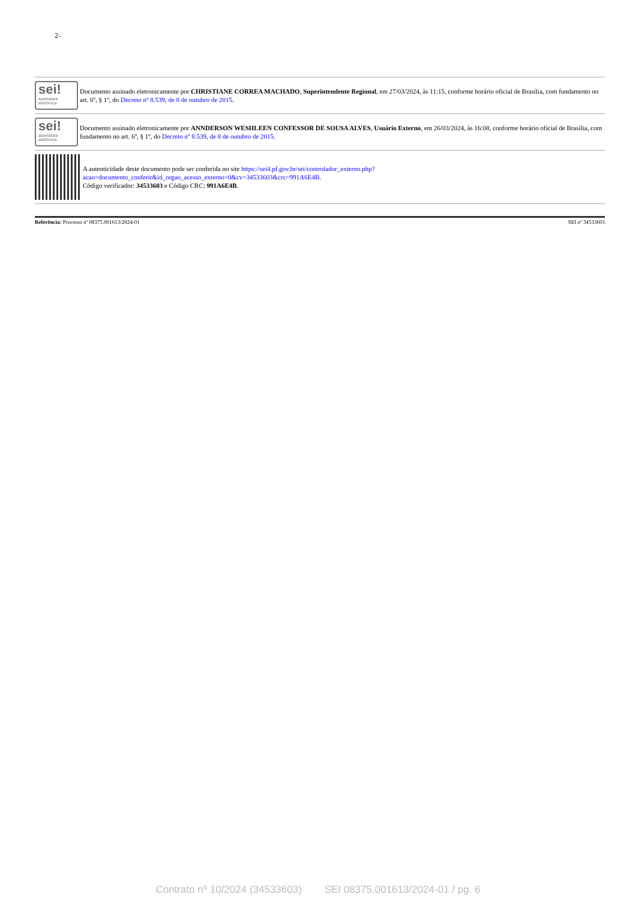2-
sei!
assinatura eletrônica
Documento assinado eletronicamente por CHRISTIANE CORREA MACHADO, Superintendente Regional, em 27/03/2024, às 11:15, conforme horário oficial de Brasília, com fundamento no art. 6º, § 1º, do Decreto nº 8.539, de 8 de outubro de 2015.
sei!
assinatura eletrônica
Documento assinado eletronicamente por ANNDERSON WESHLEEN CONFESSOR DE SOUSA ALVES, Usuário Externo, em 26/03/2024, às 16:08, conforme horário oficial de Brasília, com fundamento no art. 6º, § 1º, do Decreto nº 8.539, de 8 de outubro de 2015.
A autenticidade deste documento pode ser conferida no site https://sei4.pf.gov.br/sei/controlador_externo.php?acao=documento_conferir&id_orgao_acesso_externo=0&cv=34533603&crc=991A6E4B.
Código verificador: 34533603 e Código CRC: 991A6E4B.
Referência: Processo nº 08375.001613/2024-01 SEI nº 34533603
Contrato nº 10/2024 (34533603) SEI 08375.001613/2024-01 / pg. 6